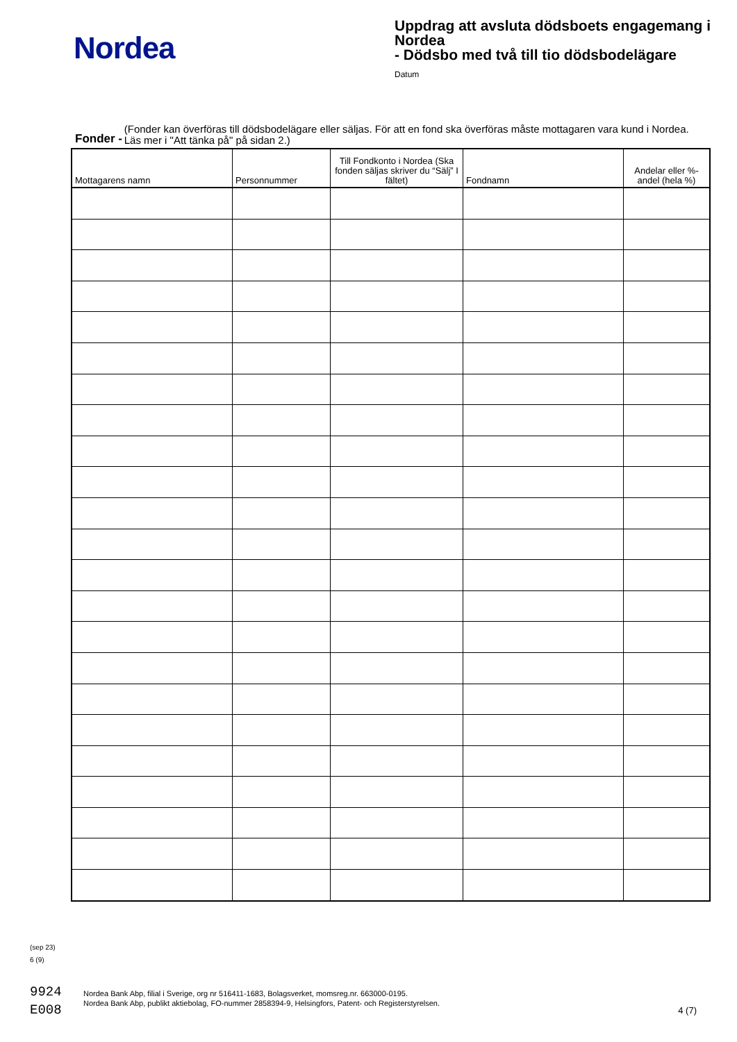Nordea
Uppdrag att avsluta dödsboets engagemang i Nordea
- Dödsbo med två till tio dödsbodelägare
Datum
Fonder - (Fonder kan överföras till dödsbodelägare eller säljas. För att en fond ska överföras måste mottagaren vara kund i Nordea. Läs mer i "Att tänka på" på sidan 2.)
| Mottagarens namn | Personnummer | Till Fondkonto i Nordea (Ska fonden säljas skriver du “Sälj” I fältet) | Fondnamn | Andelar eller %-andel (hela %) |
| --- | --- | --- | --- | --- |
(sep 23)
6 (9)
9924
E008
Nordea Bank Abp, filial i Sverige, org nr 516411-1683, Bolagsverket, momsreg.nr. 663000-0195.
Nordea Bank Abp, publikt aktiebolag, FO-nummer 2858394-9, Helsingfors, Patent- och Registerstyrelsen.
4 (7)